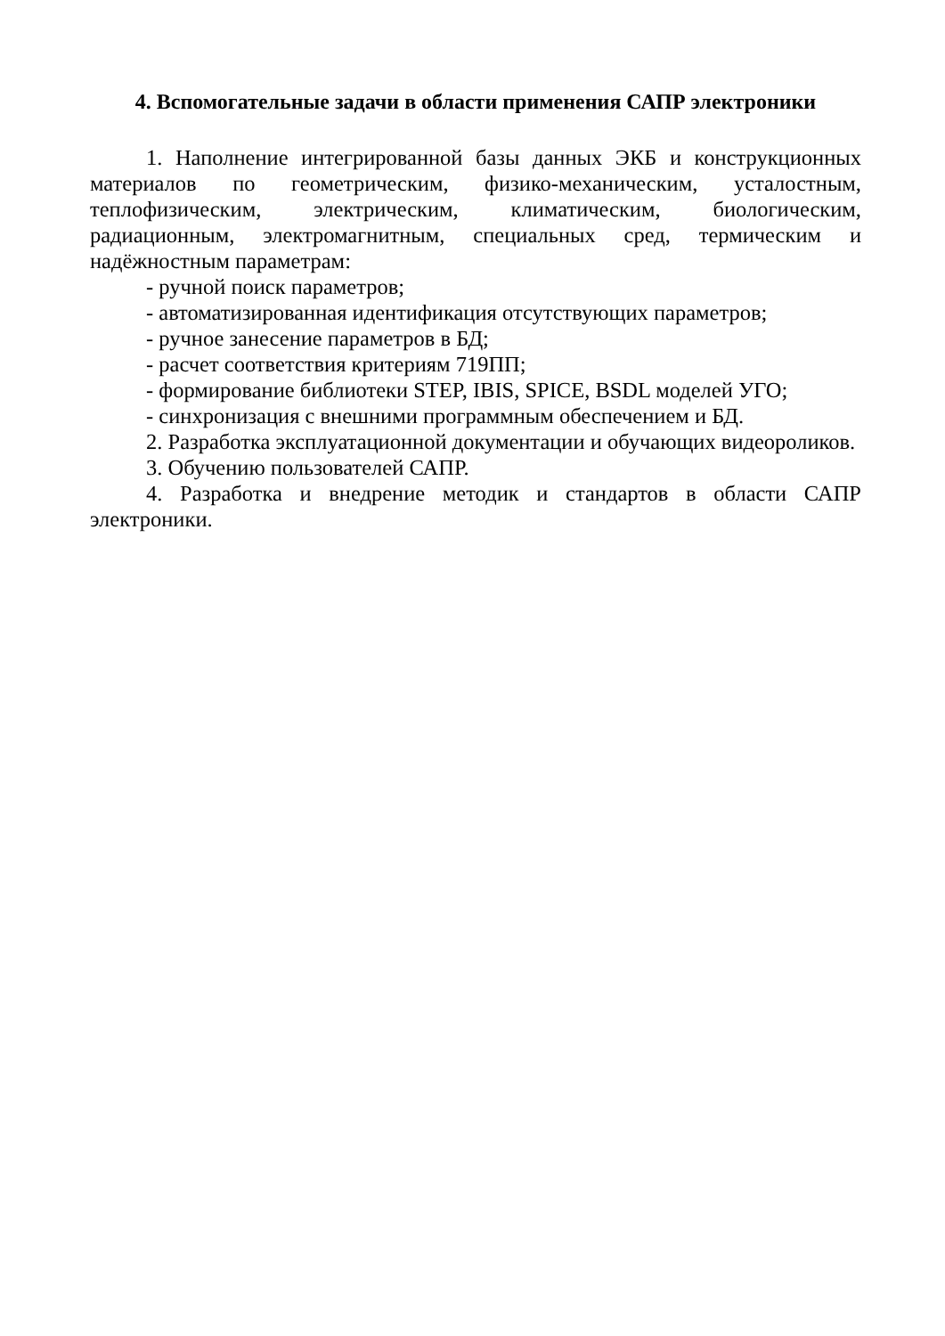4. Вспомогательные задачи в области применения САПР электроники
1. Наполнение интегрированной базы данных ЭКБ и конструкционных материалов по геометрическим, физико-механическим, усталостным, теплофизическим, электрическим, климатическим, биологическим, радиационным, электромагнитным, специальных сред, термическим и надёжностным параметрам:
- ручной поиск параметров;
- автоматизированная идентификация отсутствующих параметров;
- ручное занесение параметров в БД;
- расчет соответствия критериям 719ПП;
- формирование библиотеки STEP, IBIS, SPICE, BSDL моделей УГО;
- синхронизация с внешними программным обеспечением и БД.
2. Разработка эксплуатационной документации и обучающих видеороликов.
3. Обучению пользователей САПР.
4. Разработка и внедрение методик и стандартов в области САПР электроники.